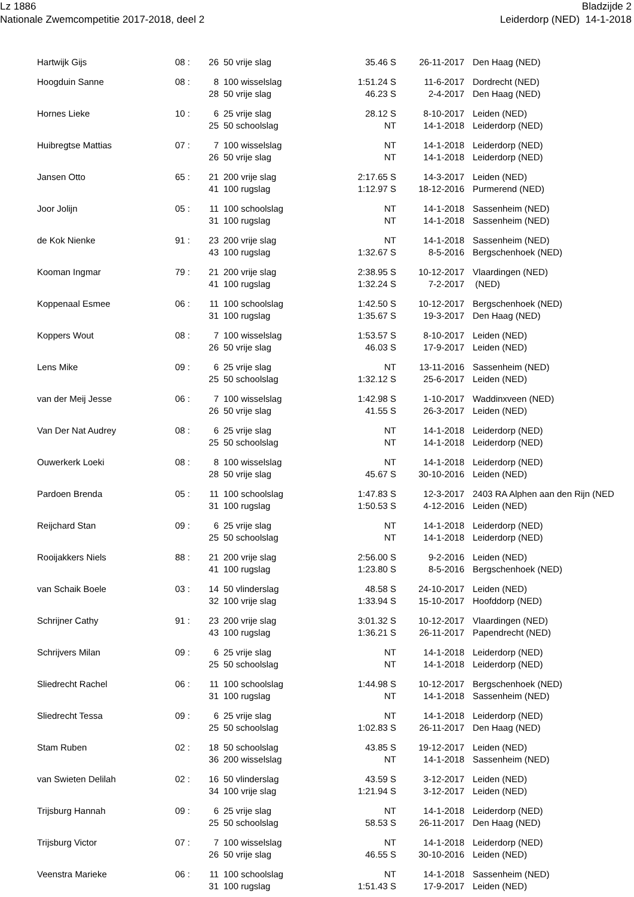Lz 1886
Nationale Zwemcompetitie 2017-2018, deel 2
Bladzijde 2
Leiderdorp (NED) 14-1-2018
| Hartwijk Gijs | 08 : | 26 | 50 vrije slag | 35.46 S | 26-11-2017 | Den Haag (NED) |
| Hoogduin Sanne | 08 : | 8 | 100 wisselslag | 1:51.24 S | 11-6-2017 | Dordrecht (NED) |
| | | 28 | 50 vrije slag | 46.23 S | 2-4-2017 | Den Haag (NED) |
| Hornes Lieke | 10 : | 6 | 25 vrije slag | 28.12 S | 8-10-2017 | Leiden (NED) |
| | | 25 | 50 schoolslag | NT | 14-1-2018 | Leiderdorp (NED) |
| Huibregtse Mattias | 07 : | 7 | 100 wisselslag | NT | 14-1-2018 | Leiderdorp (NED) |
| | | 26 | 50 vrije slag | NT | 14-1-2018 | Leiderdorp (NED) |
| Jansen Otto | 65 : | 21 | 200 vrije slag | 2:17.65 S | 14-3-2017 | Leiden (NED) |
| | | 41 | 100 rugslag | 1:12.97 S | 18-12-2016 | Purmerend (NED) |
| Joor Jolijn | 05 : | 11 | 100 schoolslag | NT | 14-1-2018 | Sassenheim (NED) |
| | | 31 | 100 rugslag | NT | 14-1-2018 | Sassenheim (NED) |
| de Kok Nienke | 91 : | 23 | 200 vrije slag | NT | 14-1-2018 | Sassenheim (NED) |
| | | 43 | 100 rugslag | 1:32.67 S | 8-5-2016 | Bergschenhoek (NED) |
| Kooman Ingmar | 79 : | 21 | 200 vrije slag | 2:38.95 S | 10-12-2017 | Vlaardingen (NED) |
| | | 41 | 100 rugslag | 1:32.24 S | 7-2-2017 | (NED) |
| Koppenaal Esmee | 06 : | 11 | 100 schoolslag | 1:42.50 S | 10-12-2017 | Bergschenhoek (NED) |
| | | 31 | 100 rugslag | 1:35.67 S | 19-3-2017 | Den Haag (NED) |
| Koppers Wout | 08 : | 7 | 100 wisselslag | 1:53.57 S | 8-10-2017 | Leiden (NED) |
| | | 26 | 50 vrije slag | 46.03 S | 17-9-2017 | Leiden (NED) |
| Lens Mike | 09 : | 6 | 25 vrije slag | NT | 13-11-2016 | Sassenheim (NED) |
| | | 25 | 50 schoolslag | 1:32.12 S | 25-6-2017 | Leiden (NED) |
| van der Meij Jesse | 06 : | 7 | 100 wisselslag | 1:42.98 S | 1-10-2017 | Waddinxveen (NED) |
| | | 26 | 50 vrije slag | 41.55 S | 26-3-2017 | Leiden (NED) |
| Van Der Nat Audrey | 08 : | 6 | 25 vrije slag | NT | 14-1-2018 | Leiderdorp (NED) |
| | | 25 | 50 schoolslag | NT | 14-1-2018 | Leiderdorp (NED) |
| Ouwerkerk Loeki | 08 : | 8 | 100 wisselslag | NT | 14-1-2018 | Leiderdorp (NED) |
| | | 28 | 50 vrije slag | 45.67 S | 30-10-2016 | Leiden (NED) |
| Pardoen Brenda | 05 : | 11 | 100 schoolslag | 1:47.83 S | 12-3-2017 | 2403 RA Alphen aan den Rijn (NED |
| | | 31 | 100 rugslag | 1:50.53 S | 4-12-2016 | Leiden (NED) |
| Reijchard Stan | 09 : | 6 | 25 vrije slag | NT | 14-1-2018 | Leiderdorp (NED) |
| | | 25 | 50 schoolslag | NT | 14-1-2018 | Leiderdorp (NED) |
| Rooijakkers Niels | 88 : | 21 | 200 vrije slag | 2:56.00 S | 9-2-2016 | Leiden (NED) |
| | | 41 | 100 rugslag | 1:23.80 S | 8-5-2016 | Bergschenhoek (NED) |
| van Schaik Boele | 03 : | 14 | 50 vlinderslag | 48.58 S | 24-10-2017 | Leiden (NED) |
| | | 32 | 100 vrije slag | 1:33.94 S | 15-10-2017 | Hoofddorp (NED) |
| Schrijner Cathy | 91 : | 23 | 200 vrije slag | 3:01.32 S | 10-12-2017 | Vlaardingen (NED) |
| | | 43 | 100 rugslag | 1:36.21 S | 26-11-2017 | Papendrecht (NED) |
| Schrijvers Milan | 09 : | 6 | 25 vrije slag | NT | 14-1-2018 | Leiderdorp (NED) |
| | | 25 | 50 schoolslag | NT | 14-1-2018 | Leiderdorp (NED) |
| Sliedrecht Rachel | 06 : | 11 | 100 schoolslag | 1:44.98 S | 10-12-2017 | Bergschenhoek (NED) |
| | | 31 | 100 rugslag | NT | 14-1-2018 | Sassenheim (NED) |
| Sliedrecht Tessa | 09 : | 6 | 25 vrije slag | NT | 14-1-2018 | Leiderdorp (NED) |
| | | 25 | 50 schoolslag | 1:02.83 S | 26-11-2017 | Den Haag (NED) |
| Stam Ruben | 02 : | 18 | 50 schoolslag | 43.85 S | 19-12-2017 | Leiden (NED) |
| | | 36 | 200 wisselslag | NT | 14-1-2018 | Sassenheim (NED) |
| van Swieten Delilah | 02 : | 16 | 50 vlinderslag | 43.59 S | 3-12-2017 | Leiden (NED) |
| | | 34 | 100 vrije slag | 1:21.94 S | 3-12-2017 | Leiden (NED) |
| Trijsburg Hannah | 09 : | 6 | 25 vrije slag | NT | 14-1-2018 | Leiderdorp (NED) |
| | | 25 | 50 schoolslag | 58.53 S | 26-11-2017 | Den Haag (NED) |
| Trijsburg Victor | 07 : | 7 | 100 wisselslag | NT | 14-1-2018 | Leiderdorp (NED) |
| | | 26 | 50 vrije slag | 46.55 S | 30-10-2016 | Leiden (NED) |
| Veenstra Marieke | 06 : | 11 | 100 schoolslag | NT | 14-1-2018 | Sassenheim (NED) |
| | | 31 | 100 rugslag | 1:51.43 S | 17-9-2017 | Leiden (NED) |